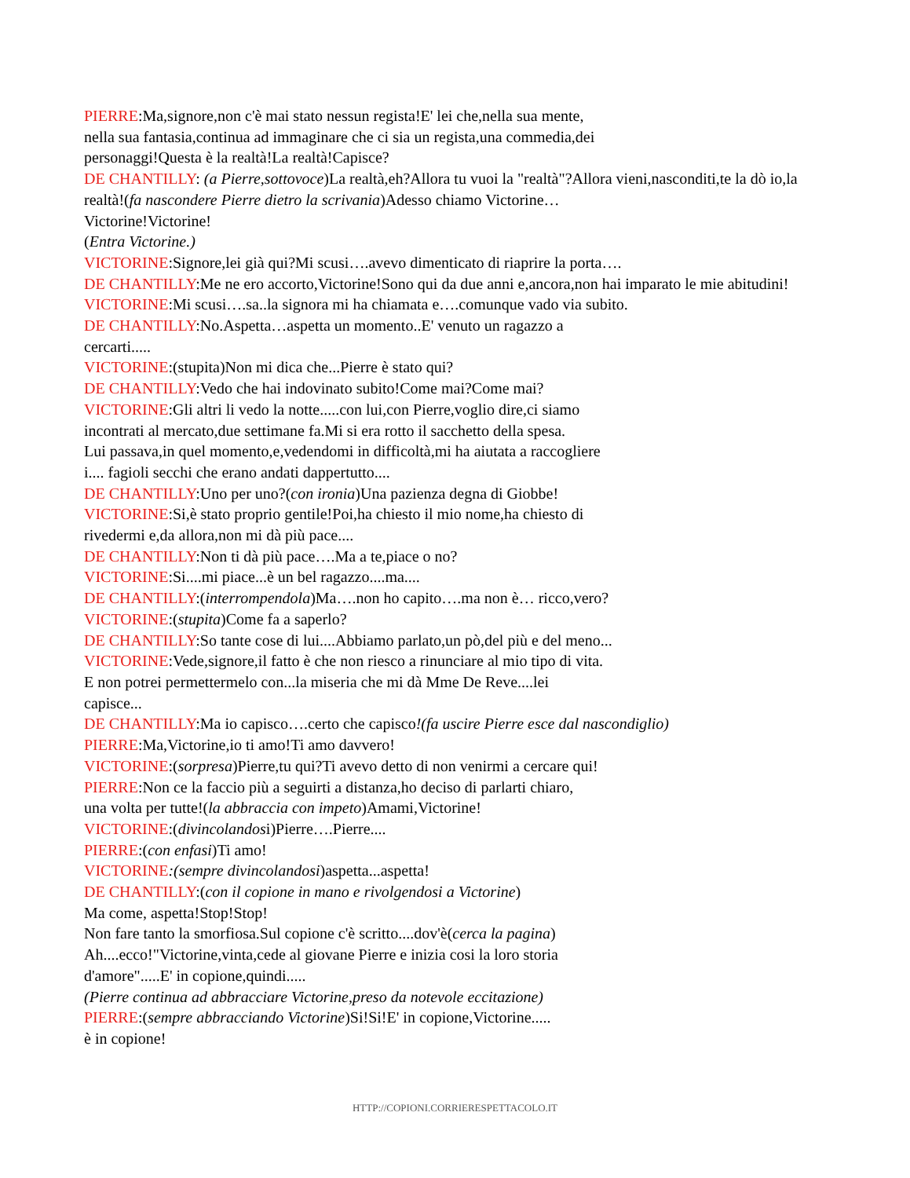PIERRE:Ma,signore,non c'è mai stato nessun regista!E' lei che,nella sua mente,
nella sua fantasia,continua ad immaginare che ci sia un regista,una commedia,dei
personaggi!Questa è la realtà!La realtà!Capisce?
DE CHANTILLY: (a Pierre,sottovoce)La realtà,eh?Allora tu vuoi la "realtà"?Allora vieni,nasconditi,te la dò io,la realtà!(fa nascondere Pierre dietro la scrivania)Adesso chiamo Victorine…
Victorine!Victorine!
(Entra Victorine.)
VICTORINE:Signore,lei già qui?Mi scusi….avevo dimenticato di riaprire la porta….
DE CHANTILLY:Me ne ero accorto,Victorine!Sono qui da due anni e,ancora,non hai imparato le mie abitudini!
VICTORINE:Mi scusi….sa..la signora mi ha chiamata e….comunque vado via subito.
DE CHANTILLY:No.Aspetta…aspetta un momento..E' venuto un ragazzo a
cercarti.....
VICTORINE:(stupita)Non mi dica che...Pierre è stato qui?
DE CHANTILLY:Vedo che hai indovinato subito!Come mai?Come mai?
VICTORINE:Gli altri li vedo la notte.....con lui,con Pierre,voglio dire,ci siamo
incontrati al mercato,due settimane fa.Mi si era rotto il sacchetto della spesa.
Lui passava,in quel momento,e,vedendomi in difficoltà,mi ha aiutata a raccogliere
i.... fagioli secchi che erano andati dappertutto....
DE CHANTILLY:Uno per uno?(con ironia)Una pazienza degna di Giobbe!
VICTORINE:Si,è stato proprio gentile!Poi,ha chiesto il mio nome,ha chiesto di
rivedermi e,da allora,non mi dà più pace....
DE CHANTILLY:Non ti dà più pace….Ma a te,piace o no?
VICTORINE:Si....mi piace...è un bel ragazzo....ma....
DE CHANTILLY:(interrompendola)Ma….non ho capito….ma non è… ricco,vero?
VICTORINE:(stupita)Come fa a saperlo?
DE CHANTILLY:So tante cose di lui....Abbiamo parlato,un pò,del più e del meno...
VICTORINE:Vede,signore,il fatto è che non riesco a rinunciare al mio tipo di vita.
E non potrei permettermelo con...la miseria che mi dà Mme De Reve....lei
capisce...
DE CHANTILLY:Ma io capisco….certo che capisco!(fa uscire Pierre esce dal nascondiglio)
PIERRE:Ma,Victorine,io ti amo!Ti amo davvero!
VICTORINE:(sorpresa)Pierre,tu qui?Ti avevo detto di non venirmi a cercare qui!
PIERRE:Non ce la faccio più a seguirti a distanza,ho deciso di parlarti chiaro,
una volta per tutte!(la abbraccia con impeto)Amami,Victorine!
VICTORINE:(divincolandosi)Pierre….Pierre....
PIERRE:(con enfasi)Ti amo!
VICTORINE:(sempre divincolandosi)aspetta...aspetta!
DE CHANTILLY:(con il copione in mano e rivolgendosi a Victorine)
Ma come, aspetta!Stop!Stop!
Non fare tanto la smorfiosa.Sul copione c'è scritto....dov'è(cerca la pagina)
Ah....ecco!"Victorine,vinta,cede al giovane Pierre e inizia cosi la loro storia
d'amore".....E' in copione,quindi.....
(Pierre continua ad abbracciare Victorine,preso da notevole eccitazione)
PIERRE:(sempre abbracciando Victorine)Si!Si!E' in copione,Victorine.....
è in copione!
HTTP://COPIONI.CORRIERESPETTACOLO.IT